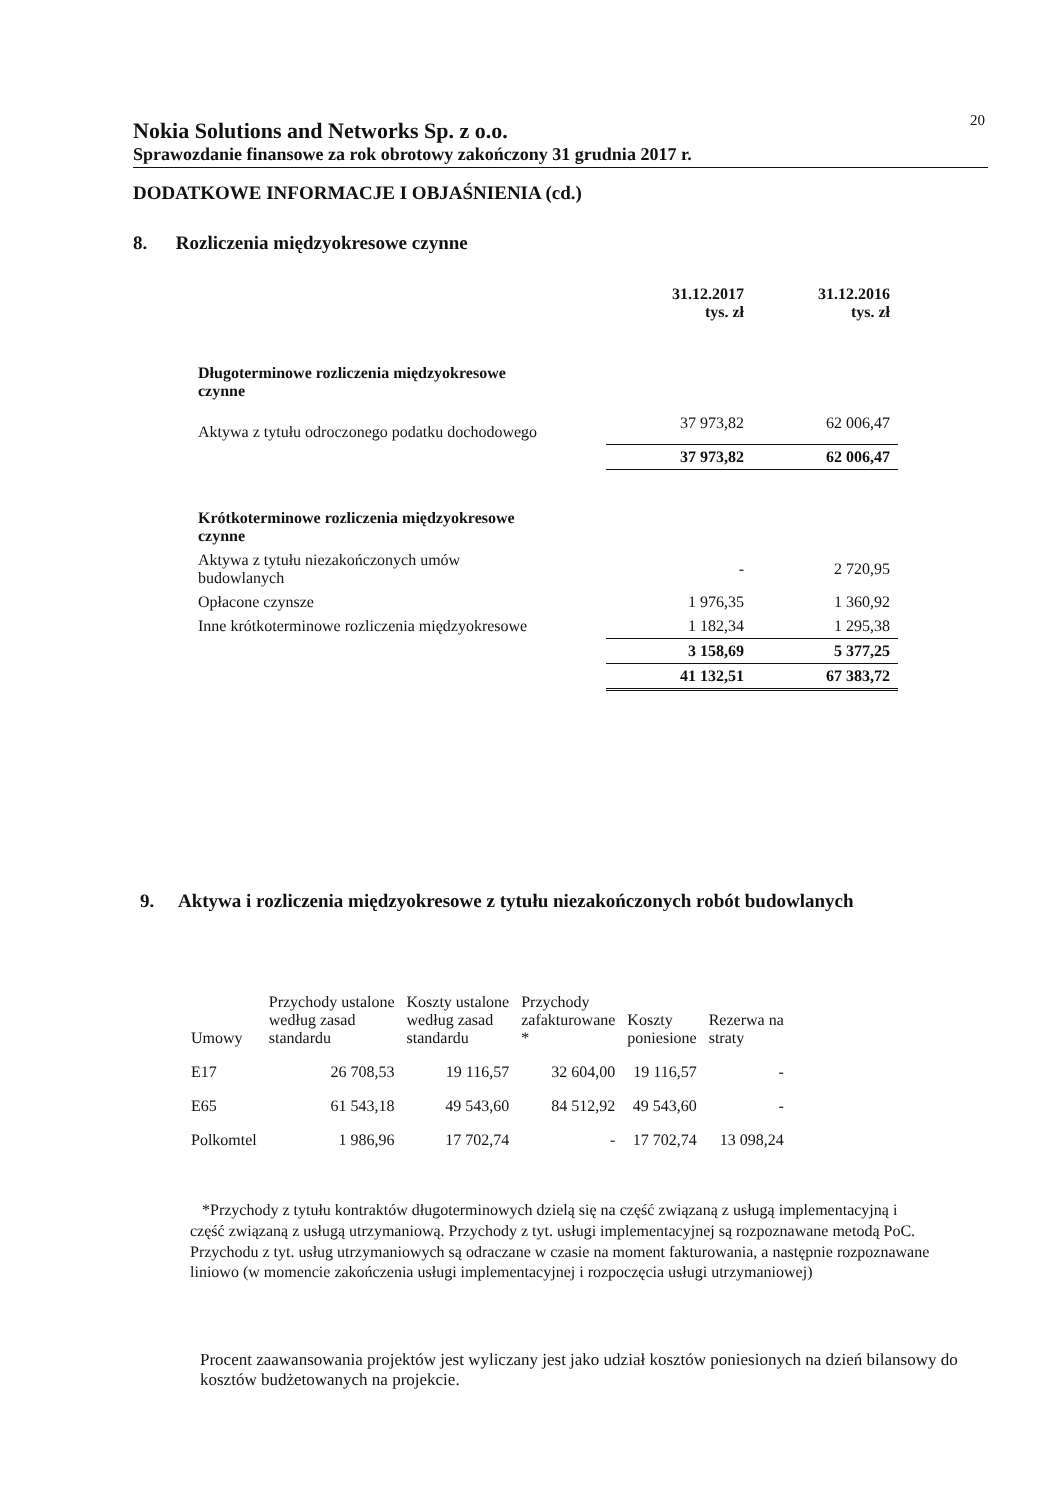20
Nokia Solutions and Networks Sp. z o.o.
Sprawozdanie finansowe za rok obrotowy zakończony 31 grudnia 2017 r.
DODATKOWE INFORMACJE I OBJAŚNIENIA (cd.)
8. Rozliczenia międzyokresowe czynne
| | 31.12.2017 tys. zł | 31.12.2016 tys. zł |
| Długoterminowe rozliczenia międzyokresowe czynne | | |
| Aktywa z tytułu odroczonego podatku dochodowego | 37 973,82 | 62 006,47 |
| | 37 973,82 | 62 006,47 |
| Krótkoterminowe rozliczenia międzyokresowe czynne | | |
| Aktywa z tytułu niezakończonych umów budowlanych | - | 2 720,95 |
| Opłacone czynsze | 1 976,35 | 1 360,92 |
| Inne krótkoterminowe rozliczenia międzyokresowe | 1 182,34 | 1 295,38 |
| | 3 158,69 | 5 377,25 |
| | 41 132,51 | 67 383,72 |
9. Aktywa i rozliczenia międzyokresowe z tytułu niezakończonych robót budowlanych
| Umowy | Przychody ustalone według zasad standardu | Koszty ustalone według zasad standardu | Przychody zafakturowane * | Koszty poniesione | Rezerwa na straty |
| --- | --- | --- | --- | --- | --- |
| E17 | 26 708,53 | 19 116,57 | 32 604,00 | 19 116,57 | - |
| E65 | 61 543,18 | 49 543,60 | 84 512,92 | 49 543,60 | - |
| Polkomtel | 1 986,96 | 17 702,74 | - | 17 702,74 | 13 098,24 |
*Przychody z tytułu kontraktów długoterminowych dzielą się na część związaną z usługą implementacyjną i część związaną z usługą utrzymaniową. Przychody z tyt. usługi implementacyjnej są rozpoznawane metodą PoC. Przychodu z tyt. usług utrzymaniowych są odraczane w czasie na moment fakturowania, a następnie rozpoznawane liniowo (w momencie zakończenia usługi implementacyjnej i rozpoczęcia usługi utrzymaniowej)
Procent zaawansowania projektów jest wyliczany jest jako udział kosztów poniesionych na dzień bilansowy do kosztów budżetowanych na projekcie.